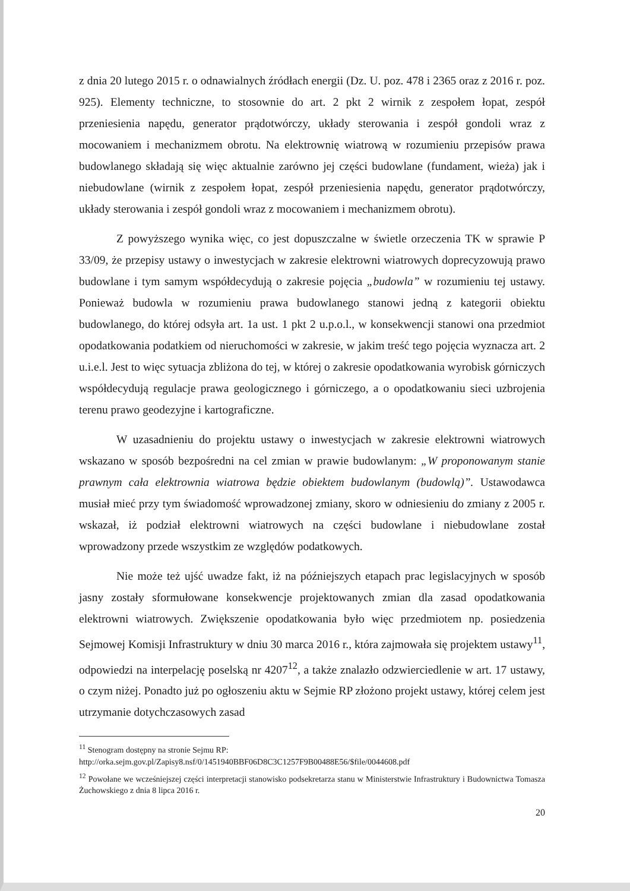z dnia 20 lutego 2015 r. o odnawialnych źródłach energii (Dz. U. poz. 478 i 2365 oraz z 2016 r. poz. 925). Elementy techniczne, to stosownie do art. 2 pkt 2 wirnik z zespołem łopat, zespół przeniesienia napędu, generator prądotwórczy, układy sterowania i zespół gondoli wraz z mocowaniem i mechanizmem obrotu. Na elektrownię wiatrową w rozumieniu przepisów prawa budowlanego składają się więc aktualnie zarówno jej części budowlane (fundament, wieża) jak i niebudowlane (wirnik z zespołem łopat, zespół przeniesienia napędu, generator prądotwórczy, układy sterowania i zespół gondoli wraz z mocowaniem i mechanizmem obrotu).
Z powyższego wynika więc, co jest dopuszczalne w świetle orzeczenia TK w sprawie P 33/09, że przepisy ustawy o inwestycjach w zakresie elektrowni wiatrowych doprecyzowują prawo budowlane i tym samym współdecydują o zakresie pojęcia „budowla” w rozumieniu tej ustawy. Ponieważ budowla w rozumieniu prawa budowlanego stanowi jedną z kategorii obiektu budowlanego, do której odsyła art. 1a ust. 1 pkt 2 u.p.o.l., w konsekwencji stanowi ona przedmiot opodatkowania podatkiem od nieruchomości w zakresie, w jakim treść tego pojęcia wyznacza art. 2 u.i.e.l. Jest to więc sytuacja zbliżona do tej, w której o zakresie opodatkowania wyrobisk górniczych współdecydują regulacje prawa geologicznego i górniczego, a o opodatkowaniu sieci uzbrojenia terenu prawo geodezyjne i kartograficzne.
W uzasadnieniu do projektu ustawy o inwestycjach w zakresie elektrowni wiatrowych wskazano w sposób bezpośredni na cel zmian w prawie budowlanym: „W proponowanym stanie prawnym cała elektrownia wiatrowa będzie obiektem budowlanym (budowlą)”. Ustawodawca musiał mieć przy tym świadomość wprowadzonej zmiany, skoro w odniesieniu do zmiany z 2005 r. wskazał, iż podział elektrowni wiatrowych na części budowlane i niebudowlane został wprowadzony przede wszystkim ze względów podatkowych.
Nie może też ujść uwadze fakt, iż na późniejszych etapach prac legislacyjnych w sposób jasny zostały sformułowane konsekwencje projektowanych zmian dla zasad opodatkowania elektrowni wiatrowych. Zwiększenie opodatkowania było więc przedmiotem np. posiedzenia Sejmowej Komisji Infrastruktury w dniu 30 marca 2016 r., która zajmowała się projektem ustawy<sup>11</sup>, odpowiedzi na interpelację poselską nr 4207<sup>12</sup>, a także znalazło odzwierciedlenie w art. 17 ustawy, o czym niżej. Ponadto już po ogłoszeniu aktu w Sejmie RP złożono projekt ustawy, której celem jest utrzymanie dotychczasowych zasad
<sup>11</sup> Stenogram dostępny na stronie Sejmu RP:
http://orka.sejm.gov.pl/Zapisy8.nsf/0/1451940BBF06D8C3C1257F9B00488E56/$file/0044608.pdf
<sup>12</sup> Powołane we wcześniejszej części interpretacji stanowisko podsekretarza stanu w Ministerstwie Infrastruktury i Budownictwa Tomasza Żuchowskiego z dnia 8 lipca 2016 r.
20